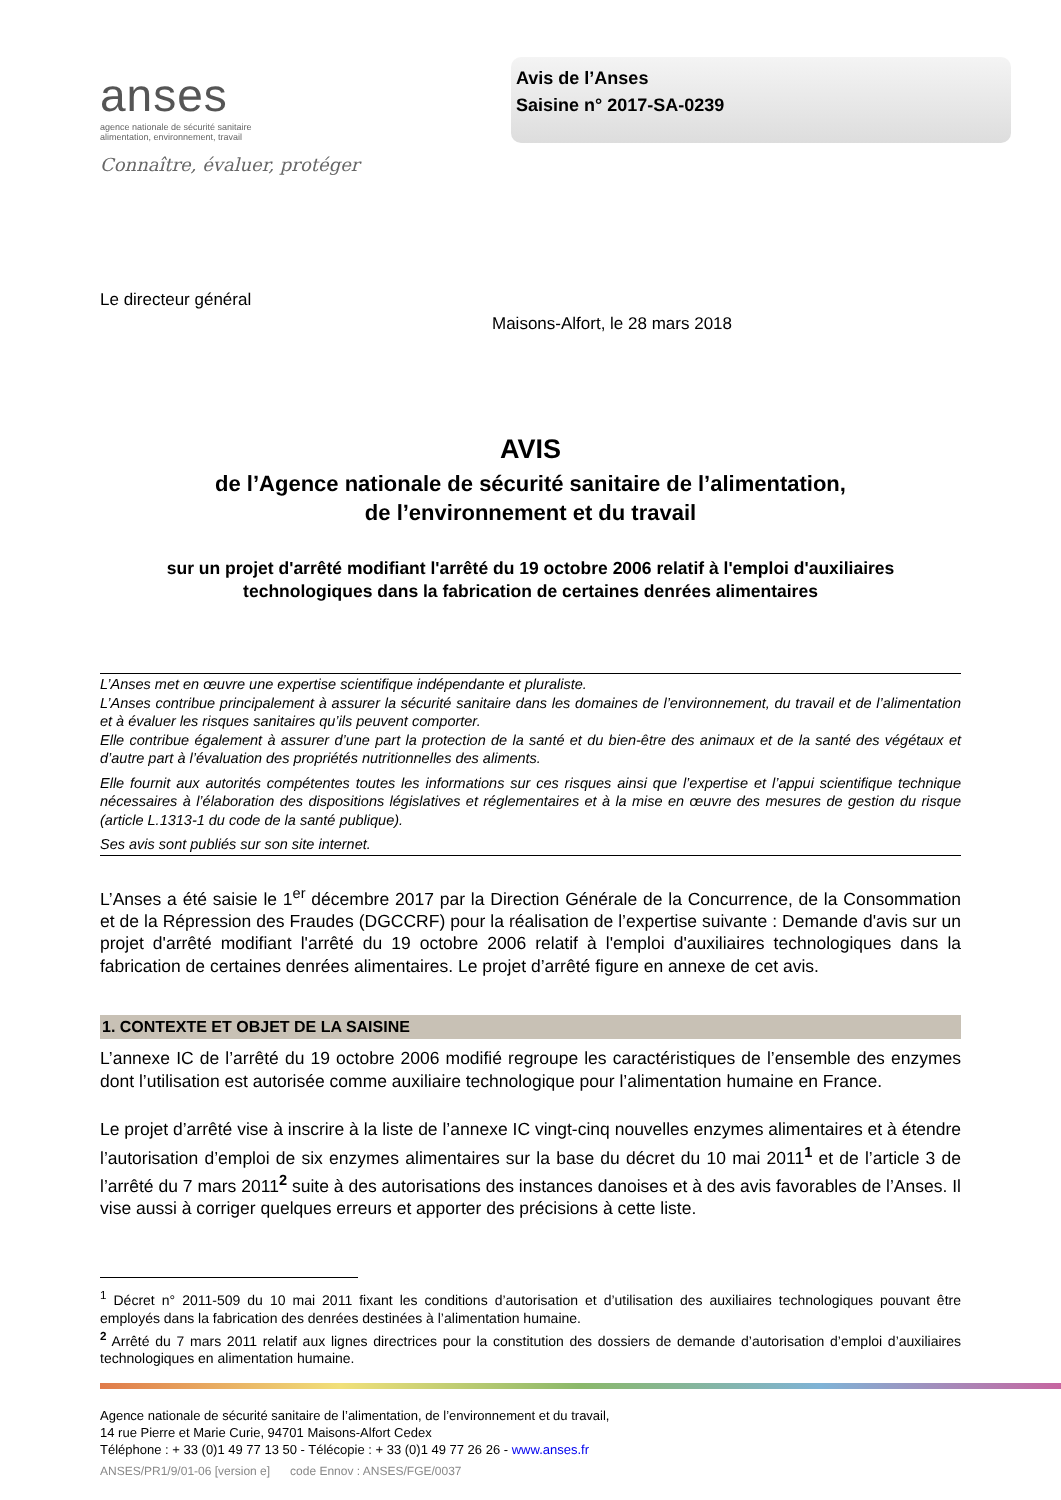anses
agence nationale de sécurité sanitaire
alimentation, environnement, travail
Connaître, évaluer, protéger
Avis de l’Anses
Saisine n° 2017-SA-0239
Le directeur général
Maisons-Alfort, le 28 mars 2018
AVIS
de l’Agence nationale de sécurité sanitaire de l’alimentation,
de l’environnement et du travail
sur un projet d'arrêté modifiant l'arrêté du 19 octobre 2006 relatif à l'emploi d'auxiliaires technologiques dans la fabrication de certaines denrées alimentaires
L’Anses met en œuvre une expertise scientifique indépendante et pluraliste.
L’Anses contribue principalement à assurer la sécurité sanitaire dans les domaines de l’environnement, du travail et de l’alimentation et à évaluer les risques sanitaires qu’ils peuvent comporter.
Elle contribue également à assurer d’une part la protection de la santé et du bien-être des animaux et de la santé des végétaux et d’autre part à l’évaluation des propriétés nutritionnelles des aliments.
Elle fournit aux autorités compétentes toutes les informations sur ces risques ainsi que l’expertise et l’appui scientifique technique nécessaires à l’élaboration des dispositions législatives et réglementaires et à la mise en œuvre des mesures de gestion du risque (article L.1313-1 du code de la santé publique).
Ses avis sont publiés sur son site internet.
L’Anses a été saisie le 1<sup>er</sup> décembre 2017 par la Direction Générale de la Concurrence, de la Consommation et de la Répression des Fraudes (DGCCRF) pour la réalisation de l’expertise suivante : Demande d'avis sur un projet d'arrêté modifiant l'arrêté du 19 octobre 2006 relatif à l'emploi d'auxiliaires technologiques dans la fabrication de certaines denrées alimentaires. Le projet d’arrêté figure en annexe de cet avis.
1. CONTEXTE ET OBJET DE LA SAISINE
L’annexe IC de l’arrêté du 19 octobre 2006 modifié regroupe les caractéristiques de l’ensemble des enzymes dont l’utilisation est autorisée comme auxiliaire technologique pour l’alimentation humaine en France.
Le projet d’arrêté vise à inscrire à la liste de l’annexe IC vingt-cinq nouvelles enzymes alimentaires et à étendre l’autorisation d’emploi de six enzymes alimentaires sur la base du décret du 10 mai 2011<sup>1</sup> et de l’article 3 de l’arrêté du 7 mars 2011<sup>2</sup> suite à des autorisations des instances danoises et à des avis favorables de l’Anses. Il vise aussi à corriger quelques erreurs et apporter des précisions à cette liste.
<sup>1</sup> Décret n° 2011-509 du 10 mai 2011 fixant les conditions d’autorisation et d’utilisation des auxiliaires technologiques pouvant être employés dans la fabrication des denrées destinées à l’alimentation humaine.
<sup>2</sup> Arrêté du 7 mars 2011 relatif aux lignes directrices pour la constitution des dossiers de demande d’autorisation d’emploi d’auxiliaires technologiques en alimentation humaine.
Agence nationale de sécurité sanitaire de l’alimentation, de l’environnement et du travail,
14 rue Pierre et Marie Curie, 94701 Maisons-Alfort Cedex
Téléphone : + 33 (0)1 49 77 13 50 - Télécopie : + 33 (0)1 49 77 26 26 - www.anses.fr
ANSES/PR1/9/01-06 [version e] code Ennov : ANSES/FGE/0037